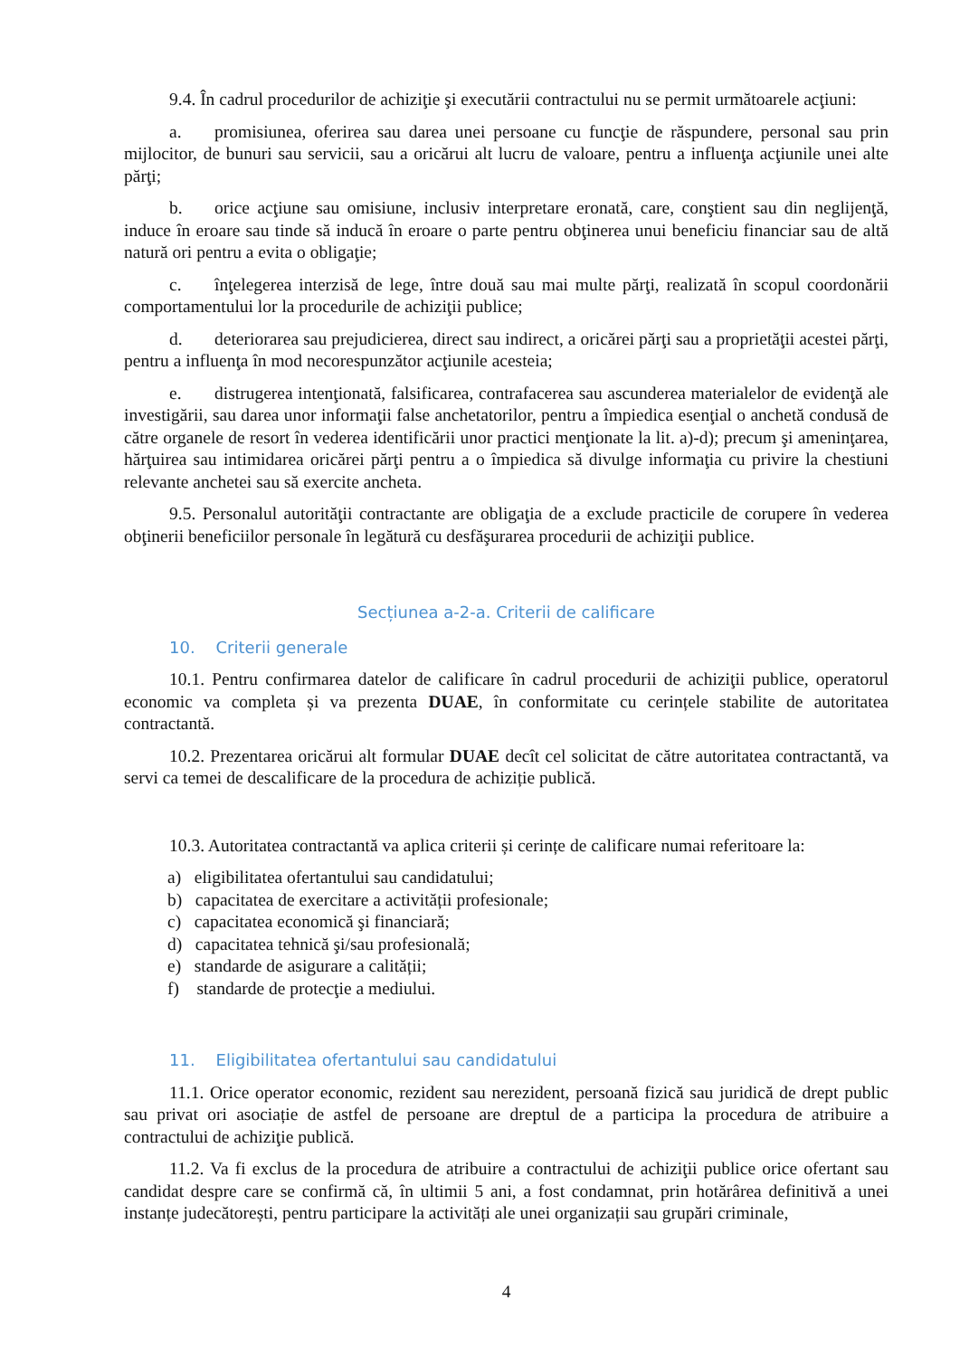9.4. În cadrul procedurilor de achiziţie şi executării contractului nu se permit următoarele acţiuni:
a. promisiunea, oferirea sau darea unei persoane cu funcţie de răspundere, personal sau prin mijlocitor, de bunuri sau servicii, sau a oricărui alt lucru de valoare, pentru a influenţa acţiunile unei alte părţi;
b. orice acţiune sau omisiune, inclusiv interpretare eronată, care, conştient sau din neglijenţă, induce în eroare sau tinde să inducă în eroare o parte pentru obţinerea unui beneficiu financiar sau de altă natură ori pentru a evita o obligaţie;
c. înţelegerea interzisă de lege, între două sau mai multe părţi, realizată în scopul coordonării comportamentului lor la procedurile de achiziţii publice;
d. deteriorarea sau prejudicierea, direct sau indirect, a oricărei părţi sau a proprietăţii acestei părţi, pentru a influenţa în mod necorespunzător acţiunile acesteia;
e. distrugerea intenţionată, falsificarea, contrafacerea sau ascunderea materialelor de evidenţă ale investigării, sau darea unor informaţii false anchetatorilor, pentru a împiedica esenţial o anchetă condusă de către organele de resort în vederea identificării unor practici menţionate la lit. a)-d); precum şi ameninţarea, hărţuirea sau intimidarea oricărei părţi pentru a o împiedica să divulge informaţia cu privire la chestiuni relevante anchetei sau să exercite ancheta.
9.5. Personalul autorităţii contractante are obligaţia de a exclude practicile de corupere în vederea obţinerii beneficiilor personale în legătură cu desfăşurarea procedurii de achiziţii publice.
Secțiunea a-2-a. Criterii de calificare
10. Criterii generale
10.1. Pentru confirmarea datelor de calificare în cadrul procedurii de achiziţii publice, operatorul economic va completa și va prezenta DUAE, în conformitate cu cerințele stabilite de autoritatea contractantă.
10.2. Prezentarea oricărui alt formular DUAE decît cel solicitat de către autoritatea contractantă, va servi ca temei de descalificare de la procedura de achiziție publică.
10.3. Autoritatea contractantă va aplica criterii și cerințe de calificare numai referitoare la:
a) eligibilitatea ofertantului sau candidatului;
b) capacitatea de exercitare a activității profesionale;
c) capacitatea economică şi financiară;
d) capacitatea tehnică şi/sau profesională;
e) standarde de asigurare a calității;
f) standarde de protecţie a mediului.
11. Eligibilitatea ofertantului sau candidatului
11.1. Orice operator economic, rezident sau nerezident, persoană fizică sau juridică de drept public sau privat ori asociație de astfel de persoane are dreptul de a participa la procedura de atribuire a contractului de achiziţie publică.
11.2. Va fi exclus de la procedura de atribuire a contractului de achiziţii publice orice ofertant sau candidat despre care se confirmă că, în ultimii 5 ani, a fost condamnat, prin hotărârea definitivă a unei instanțe judecătorești, pentru participare la activități ale unei organizații sau grupări criminale,
4